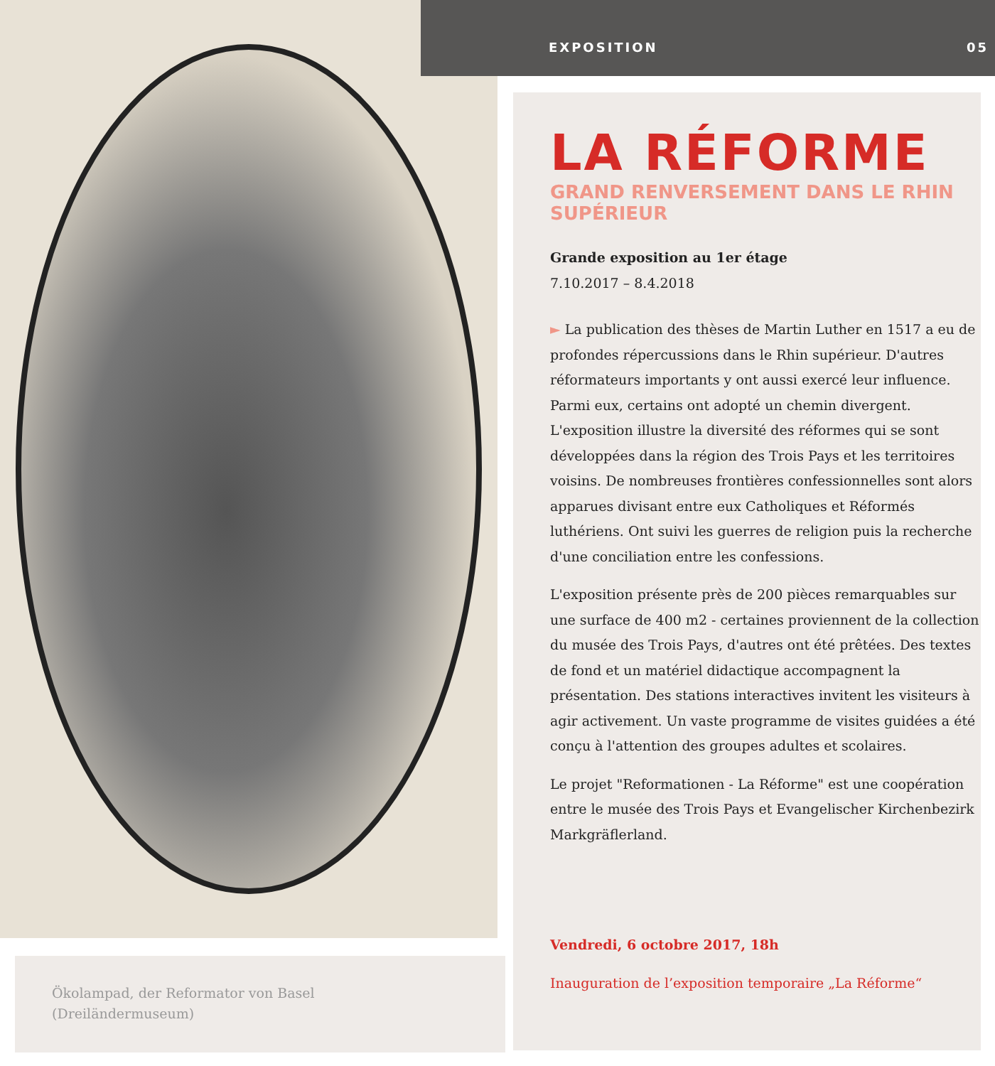Ökolampad, der Reformator von Basel
(Dreiländermuseum)
EXPOSITION 05
LA RÉFORME
GRAND RENVERSEMENT DANS LE RHIN SUPÉRIEUR
Grande exposition au 1er étage
7.10.2017 – 8.4.2018
► La publication des thèses de Martin Luther en 1517 a eu de profondes répercussions dans le Rhin supérieur. D'autres réformateurs importants y ont aussi exercé leur influence. Parmi eux, certains ont adopté un chemin divergent. L'exposition illustre la diversité des réformes qui se sont développées dans la région des Trois Pays et les territoires voisins. De nombreuses frontières confessionnelles sont alors apparues divisant entre eux Catholiques et Réformés luthériens. Ont suivi les guerres de religion puis la recherche d'une conciliation entre les confessions.
L'exposition présente près de 200 pièces remarquables sur une surface de 400 m2 - certaines proviennent de la collection du musée des Trois Pays, d'autres ont été prêtées. Des textes de fond et un matériel didactique accompagnent la présentation. Des stations interactives invitent les visiteurs à agir activement. Un vaste programme de visites guidées a été conçu à l'attention des groupes adultes et scolaires.
Le projet "Reformationen - La Réforme" est une coopération entre le musée des Trois Pays et Evangelischer Kirchenbezirk Markgräflerland.
Vendredi, 6 octobre 2017, 18h
Inauguration de l’exposition temporaire „La Réforme“